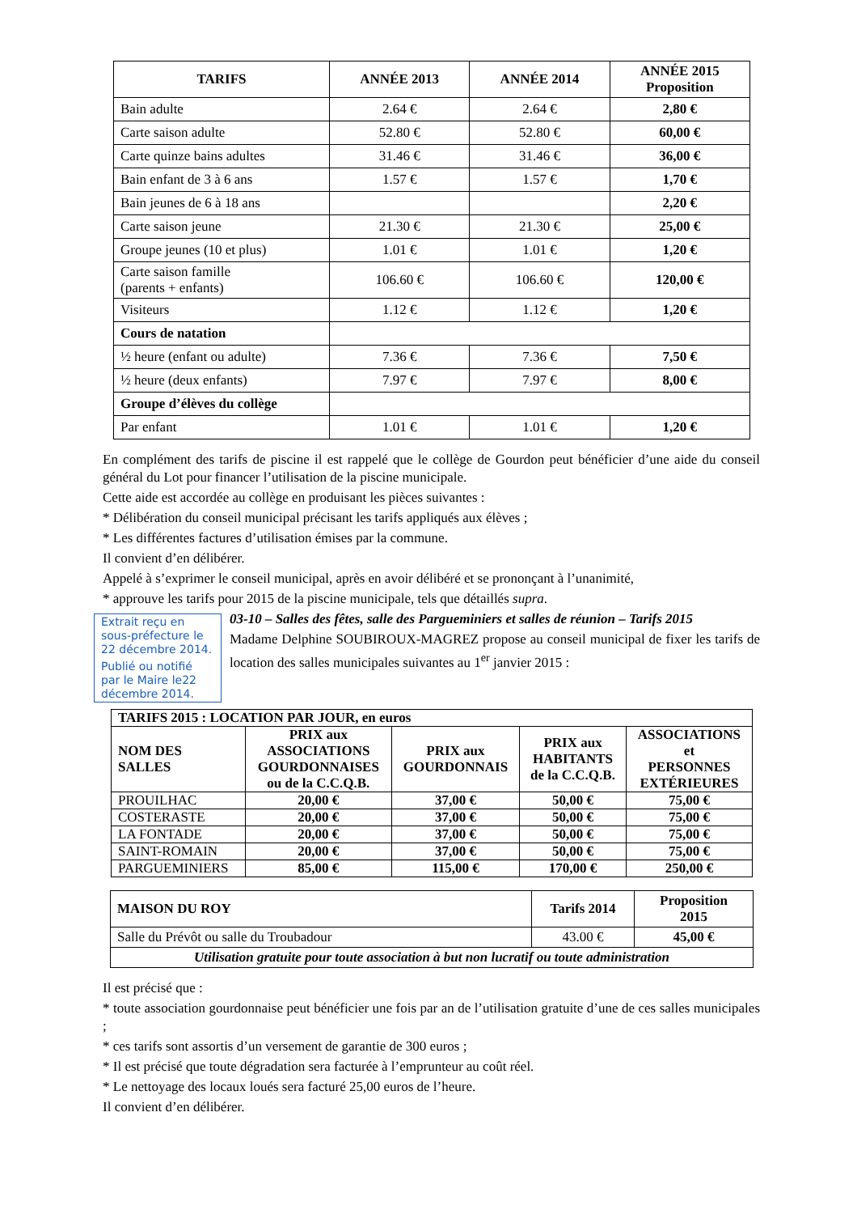| TARIFS | ANNÉE 2013 | ANNÉE 2014 | ANNÉE 2015 Proposition |
| --- | --- | --- | --- |
| Bain adulte | 2.64 € | 2.64 € | 2,80 € |
| Carte saison adulte | 52.80 € | 52.80 € | 60,00 € |
| Carte quinze bains adultes | 31.46 € | 31.46 € | 36,00 € |
| Bain enfant de 3 à 6 ans | 1.57 € | 1.57 € | 1,70 € |
| Bain jeunes de 6 à 18 ans | | | 2,20 € |
| Carte saison jeune | 21.30 € | 21.30 € | 25,00 € |
| Groupe jeunes (10 et plus) | 1.01 € | 1.01 € | 1,20 € |
| Carte saison famille (parents + enfants) | 106.60 € | 106.60 € | 120,00 € |
| Visiteurs | 1.12 € | 1.12 € | 1,20 € |
| Cours de natation | | | |
| ½ heure (enfant ou adulte) | 7.36 € | 7.36 € | 7,50 € |
| ½ heure (deux enfants) | 7.97 € | 7.97 € | 8,00 € |
| Groupe d’élèves du collège | | | |
| Par enfant | 1.01 € | 1.01 € | 1,20 € |
En complément des tarifs de piscine il est rappelé que le collège de Gourdon peut bénéficier d’une aide du conseil général du Lot pour financer l’utilisation de la piscine municipale.
Cette aide est accordée au collège en produisant les pièces suivantes :
* Délibération du conseil municipal précisant les tarifs appliqués aux élèves ;
* Les différentes factures d’utilisation émises par la commune.
Il convient d’en délibérer.
Appelé à s’exprimer le conseil municipal, après en avoir délibéré et se prononçant à l’unanimité,
* approuve les tarifs pour 2015 de la piscine municipale, tels que détaillés supra.
Extrait reçu en sous-préfecture le 22 décembre 2014.
Publié ou notifié par le Maire le22 décembre 2014.
03-10 – Salles des fêtes, salle des Pargueminiers et salles de réunion – Tarifs 2015
Madame Delphine SOUBIROUX-MAGREZ propose au conseil municipal de fixer les tarifs de location des salles municipales suivantes au 1<sup>er</sup> janvier 2015 :
| TARIFS 2015 : LOCATION PAR JOUR, en euros | | | | |
| --- | --- | --- | --- | --- |
| NOM DES SALLES | PRIX aux ASSOCIATIONS GOURDONNAISES ou de la C.C.Q.B. | PRIX aux GOURDONNAIS | PRIX aux HABITANTS de la C.C.Q.B. | ASSOCIATIONS et PERSONNES EXTÉRIEURES |
| PROUILHAC | 20,00 € | 37,00 € | 50,00 € | 75,00 € |
| COSTERASTE | 20,00 € | 37,00 € | 50,00 € | 75,00 € |
| LA FONTADE | 20,00 € | 37,00 € | 50,00 € | 75,00 € |
| SAINT-ROMAIN | 20,00 € | 37,00 € | 50,00 € | 75,00 € |
| PARGUEMINIERS | 85,00 € | 115,00 € | 170,00 € | 250,00 € |
| MAISON DU ROY | Tarifs 2014 | Proposition 2015 |
| --- | --- | --- |
| Salle du Prévôt ou salle du Troubadour | 43.00 € | 45,00 € |
| Utilisation gratuite pour toute association à but non lucratif ou toute administration | | |
Il est précisé que :
* toute association gourdonnaise peut bénéficier une fois par an de l’utilisation gratuite d’une de ces salles municipales ;
* ces tarifs sont assortis d’un versement de garantie de 300 euros ;
* Il est précisé que toute dégradation sera facturée à l’emprunteur au coût réel.
* Le nettoyage des locaux loués sera facturé 25,00 euros de l’heure.
Il convient d’en délibérer.